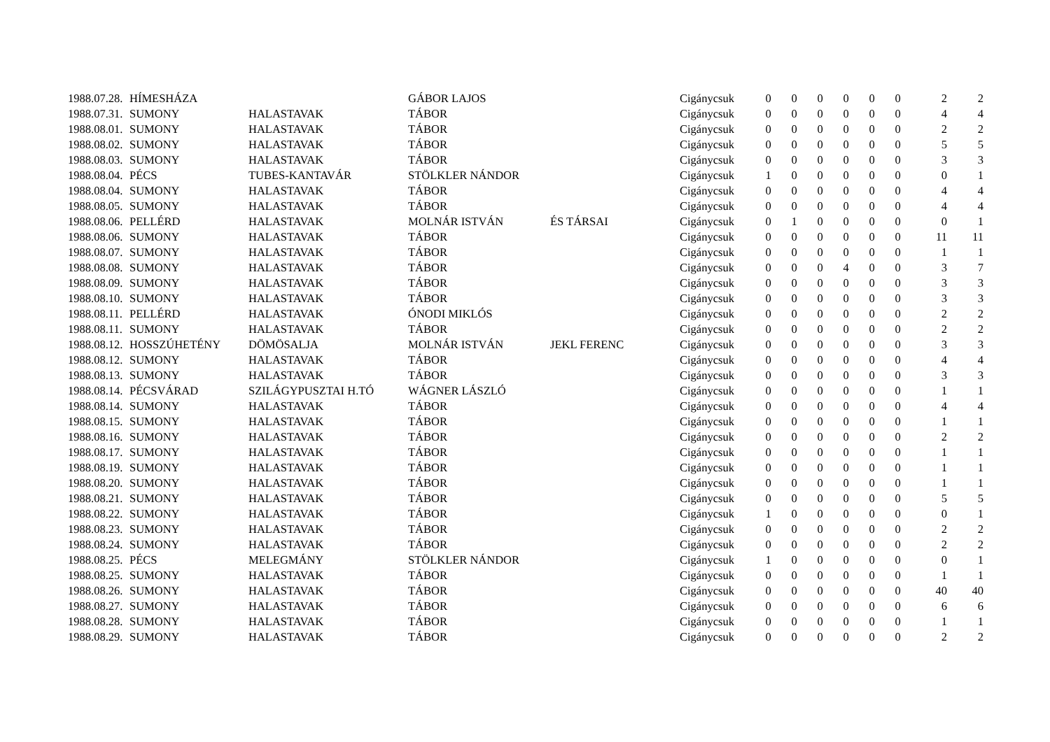| 1988.07.28. | HÍMESHÁZA | | GÁBOR LAJOS | | Cigánycsuk | 0 | 0 | 0 | 0 | 0 | 0 | 2 | 2 |
| 1988.07.31. | SUMONY | HALASTAVAK | TÁBOR | | Cigánycsuk | 0 | 0 | 0 | 0 | 0 | 0 | 4 | 4 |
| 1988.08.01. | SUMONY | HALASTAVAK | TÁBOR | | Cigánycsuk | 0 | 0 | 0 | 0 | 0 | 0 | 2 | 2 |
| 1988.08.02. | SUMONY | HALASTAVAK | TÁBOR | | Cigánycsuk | 0 | 0 | 0 | 0 | 0 | 0 | 5 | 5 |
| 1988.08.03. | SUMONY | HALASTAVAK | TÁBOR | | Cigánycsuk | 0 | 0 | 0 | 0 | 0 | 0 | 3 | 3 |
| 1988.08.04. | PÉCS | TUBES-KANTAVÁR | STÖLKLER NÁNDOR | | Cigánycsuk | 1 | 0 | 0 | 0 | 0 | 0 | 0 | 1 |
| 1988.08.04. | SUMONY | HALASTAVAK | TÁBOR | | Cigánycsuk | 0 | 0 | 0 | 0 | 0 | 0 | 4 | 4 |
| 1988.08.05. | SUMONY | HALASTAVAK | TÁBOR | | Cigánycsuk | 0 | 0 | 0 | 0 | 0 | 0 | 4 | 4 |
| 1988.08.06. | PELLÉRD | HALASTAVAK | MOLNÁR ISTVÁN | ÉS TÁRSAI | Cigánycsuk | 0 | 1 | 0 | 0 | 0 | 0 | 0 | 1 |
| 1988.08.06. | SUMONY | HALASTAVAK | TÁBOR | | Cigánycsuk | 0 | 0 | 0 | 0 | 0 | 0 | 11 | 11 |
| 1988.08.07. | SUMONY | HALASTAVAK | TÁBOR | | Cigánycsuk | 0 | 0 | 0 | 0 | 0 | 0 | 1 | 1 |
| 1988.08.08. | SUMONY | HALASTAVAK | TÁBOR | | Cigánycsuk | 0 | 0 | 0 | 4 | 0 | 0 | 3 | 7 |
| 1988.08.09. | SUMONY | HALASTAVAK | TÁBOR | | Cigánycsuk | 0 | 0 | 0 | 0 | 0 | 0 | 3 | 3 |
| 1988.08.10. | SUMONY | HALASTAVAK | TÁBOR | | Cigánycsuk | 0 | 0 | 0 | 0 | 0 | 0 | 3 | 3 |
| 1988.08.11. | PELLÉRD | HALASTAVAK | ÓNODI MIKLÓS | | Cigánycsuk | 0 | 0 | 0 | 0 | 0 | 0 | 2 | 2 |
| 1988.08.11. | SUMONY | HALASTAVAK | TÁBOR | | Cigánycsuk | 0 | 0 | 0 | 0 | 0 | 0 | 2 | 2 |
| 1988.08.12. | HOSSZÚHETÉNY | DÖMÖSALJA | MOLNÁR ISTVÁN | JEKL FERENC | Cigánycsuk | 0 | 0 | 0 | 0 | 0 | 0 | 3 | 3 |
| 1988.08.12. | SUMONY | HALASTAVAK | TÁBOR | | Cigánycsuk | 0 | 0 | 0 | 0 | 0 | 0 | 4 | 4 |
| 1988.08.13. | SUMONY | HALASTAVAK | TÁBOR | | Cigánycsuk | 0 | 0 | 0 | 0 | 0 | 0 | 3 | 3 |
| 1988.08.14. | PÉCSVÁRAD | SZILÁGYPUSZTAI H.TÓ | WÁGNER LÁSZLÓ | | Cigánycsuk | 0 | 0 | 0 | 0 | 0 | 0 | 1 | 1 |
| 1988.08.14. | SUMONY | HALASTAVAK | TÁBOR | | Cigánycsuk | 0 | 0 | 0 | 0 | 0 | 0 | 4 | 4 |
| 1988.08.15. | SUMONY | HALASTAVAK | TÁBOR | | Cigánycsuk | 0 | 0 | 0 | 0 | 0 | 0 | 1 | 1 |
| 1988.08.16. | SUMONY | HALASTAVAK | TÁBOR | | Cigánycsuk | 0 | 0 | 0 | 0 | 0 | 0 | 2 | 2 |
| 1988.08.17. | SUMONY | HALASTAVAK | TÁBOR | | Cigánycsuk | 0 | 0 | 0 | 0 | 0 | 0 | 1 | 1 |
| 1988.08.19. | SUMONY | HALASTAVAK | TÁBOR | | Cigánycsuk | 0 | 0 | 0 | 0 | 0 | 0 | 1 | 1 |
| 1988.08.20. | SUMONY | HALASTAVAK | TÁBOR | | Cigánycsuk | 0 | 0 | 0 | 0 | 0 | 0 | 1 | 1 |
| 1988.08.21. | SUMONY | HALASTAVAK | TÁBOR | | Cigánycsuk | 0 | 0 | 0 | 0 | 0 | 0 | 5 | 5 |
| 1988.08.22. | SUMONY | HALASTAVAK | TÁBOR | | Cigánycsuk | 1 | 0 | 0 | 0 | 0 | 0 | 0 | 1 |
| 1988.08.23. | SUMONY | HALASTAVAK | TÁBOR | | Cigánycsuk | 0 | 0 | 0 | 0 | 0 | 0 | 2 | 2 |
| 1988.08.24. | SUMONY | HALASTAVAK | TÁBOR | | Cigánycsuk | 0 | 0 | 0 | 0 | 0 | 0 | 2 | 2 |
| 1988.08.25. | PÉCS | MELEGMÁNY | STÖLKLER NÁNDOR | | Cigánycsuk | 1 | 0 | 0 | 0 | 0 | 0 | 0 | 1 |
| 1988.08.25. | SUMONY | HALASTAVAK | TÁBOR | | Cigánycsuk | 0 | 0 | 0 | 0 | 0 | 0 | 1 | 1 |
| 1988.08.26. | SUMONY | HALASTAVAK | TÁBOR | | Cigánycsuk | 0 | 0 | 0 | 0 | 0 | 0 | 40 | 40 |
| 1988.08.27. | SUMONY | HALASTAVAK | TÁBOR | | Cigánycsuk | 0 | 0 | 0 | 0 | 0 | 0 | 6 | 6 |
| 1988.08.28. | SUMONY | HALASTAVAK | TÁBOR | | Cigánycsuk | 0 | 0 | 0 | 0 | 0 | 0 | 1 | 1 |
| 1988.08.29. | SUMONY | HALASTAVAK | TÁBOR | | Cigánycsuk | 0 | 0 | 0 | 0 | 0 | 0 | 2 | 2 |